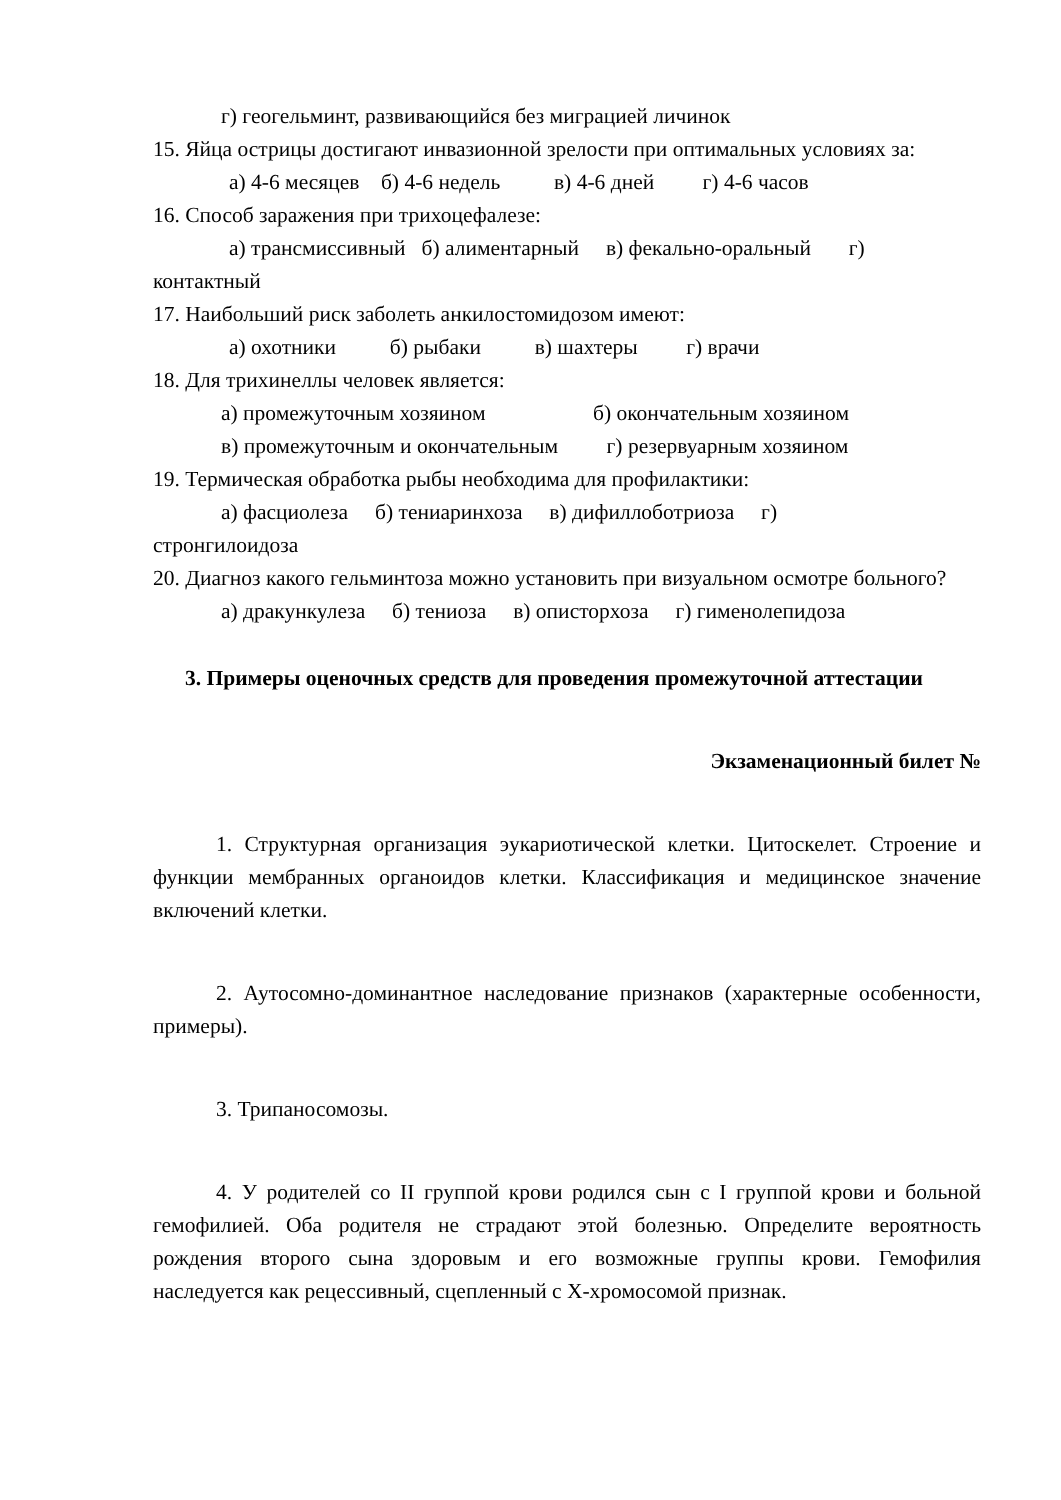г) геогельминт, развивающийся без миграцией личинок
15. Яйца острицы достигают инвазионной зрелости при оптимальных условиях за:
а) 4-6 месяцев б) 4-6 недель в) 4-6 дней г) 4-6 часов
16. Способ заражения при трихоцефалезе:
а) трансмиссивный б) алиментарный в) фекально-оральный г)
контактный
17. Наибольший риск заболеть анкилостомидозом имеют:
а) охотники б) рыбаки в) шахтеры г) врачи
18. Для трихинеллы человек является:
а) промежуточным хозяином б) окончательным хозяином
в) промежуточным и окончательным г) резервуарным хозяином
19. Термическая обработка рыбы необходима для профилактики:
а) фасциолеза б) тениаринхоза в) дифиллоботриоза г)
стронгилоидоза
20. Диагноз какого гельминтоза можно установить при визуальном осмотре больного?
а) дракункулеза б) тениоза в) описторхоза г) гименолепидоза
3. Примеры оценочных средств для проведения промежуточной аттестации
Экзаменационный билет №
1. Структурная организация эукариотической клетки. Цитоскелет. Строение и функции мембранных органоидов клетки. Классификация и медицинское значение включений клетки.
2. Аутосомно-доминантное наследование признаков (характерные особенности, примеры).
3. Трипаносомозы.
4. У родителей со II группой крови родился сын с I группой крови и больной гемофилией. Оба родителя не страдают этой болезнью. Определите вероятность рождения второго сына здоровым и его возможные группы крови. Гемофилия наследуется как рецессивный, сцепленный с Х-хромосомой признак.